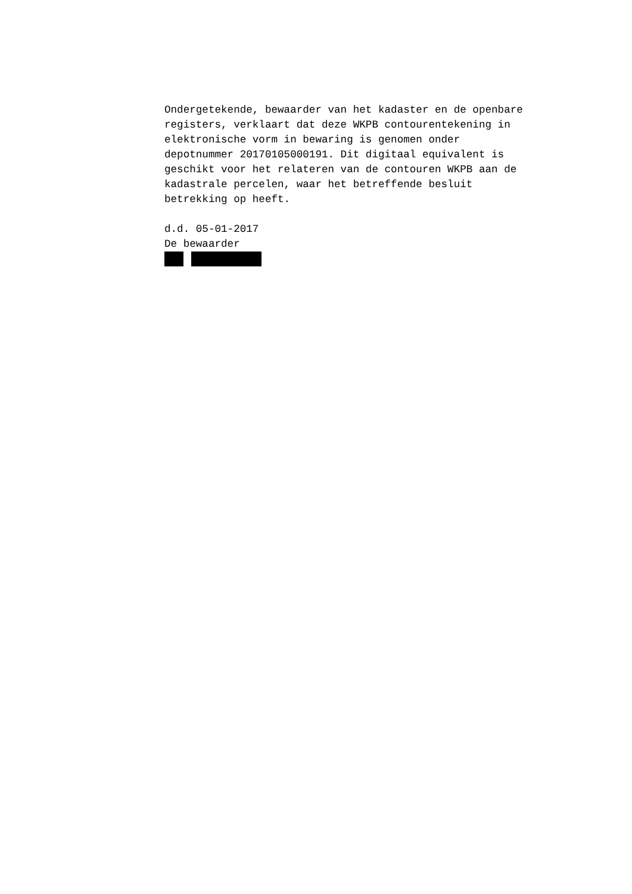Ondergetekende, bewaarder van het kadaster en de openbare registers, verklaart dat deze WKPB contourentekening in elektronische vorm in bewaring is genomen onder depotnummer 20170105000191. Dit digitaal equivalent is geschikt voor het relateren van de contouren WKPB aan de kadastrale percelen, waar het betreffende besluit betrekking op heeft. d.d. 05-01-2017 De bewaarder